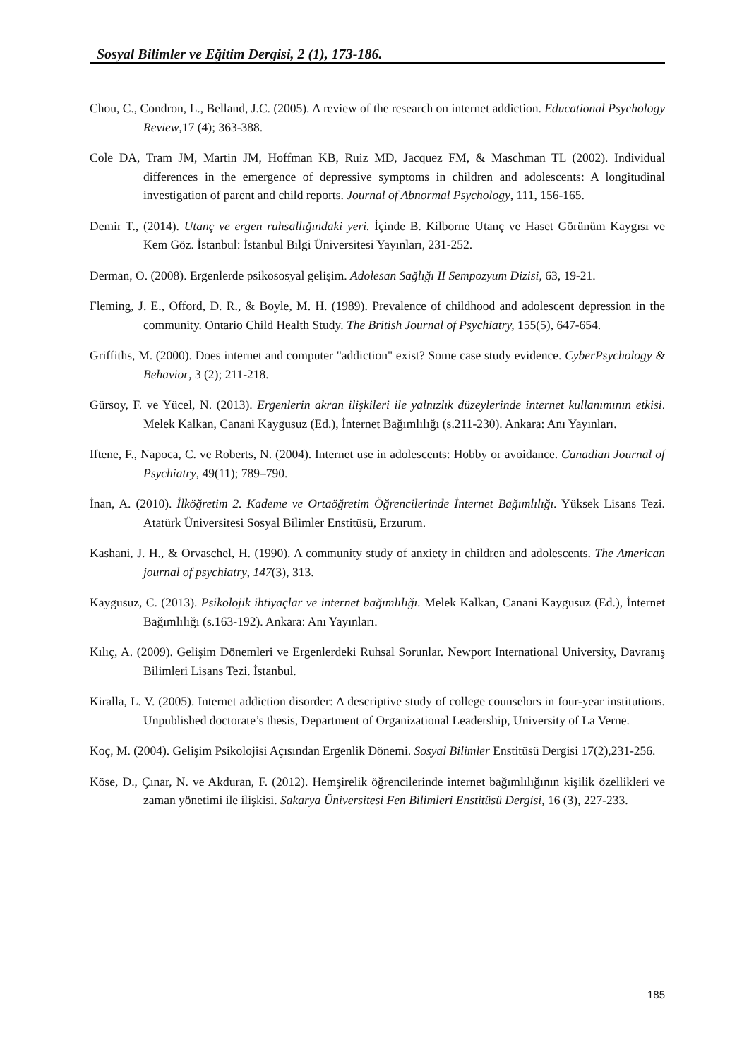Sosyal Bilimler ve Eğitim Dergisi, 2 (1), 173-186.
Chou, C., Condron, L., Belland, J.C. (2005). A review of the research on internet addiction. Educational Psychology Review,17 (4); 363-388.
Cole DA, Tram JM, Martin JM, Hoffman KB, Ruiz MD, Jacquez FM, & Maschman TL (2002). Individual differences in the emergence of depressive symptoms in children and adolescents: A longitudinal investigation of parent and child reports. Journal of Abnormal Psychology, 111, 156-165.
Demir T., (2014). Utanç ve ergen ruhsallığındaki yeri. İçinde B. Kilborne Utanç ve Haset Görünüm Kaygısı ve Kem Göz. İstanbul: İstanbul Bilgi Üniversitesi Yayınları, 231-252.
Derman, O. (2008). Ergenlerde psikososyal gelişim. Adolesan Sağlığı II Sempozyum Dizisi, 63, 19-21.
Fleming, J. E., Offord, D. R., & Boyle, M. H. (1989). Prevalence of childhood and adolescent depression in the community. Ontario Child Health Study. The British Journal of Psychiatry, 155(5), 647-654.
Griffiths, M. (2000). Does internet and computer "addiction" exist? Some case study evidence. CyberPsychology & Behavior, 3 (2); 211-218.
Gürsoy, F. ve Yücel, N. (2013). Ergenlerin akran ilişkileri ile yalnızlık düzeylerinde internet kullanımının etkisi. Melek Kalkan, Canani Kaygusuz (Ed.), İnternet Bağımlılığı (s.211-230). Ankara: Anı Yayınları.
Iftene, F., Napoca, C. ve Roberts, N. (2004). Internet use in adolescents: Hobby or avoidance. Canadian Journal of Psychiatry, 49(11); 789–790.
İnan, A. (2010). İlköğretim 2. Kademe ve Ortaöğretim Öğrencilerinde İnternet Bağımlılığı. Yüksek Lisans Tezi. Atatürk Üniversitesi Sosyal Bilimler Enstitüsü, Erzurum.
Kashani, J. H., & Orvaschel, H. (1990). A community study of anxiety in children and adolescents. The American journal of psychiatry, 147(3), 313.
Kaygusuz, C. (2013). Psikolojik ihtiyaçlar ve internet bağımlılığı. Melek Kalkan, Canani Kaygusuz (Ed.), İnternet Bağımlılığı (s.163-192). Ankara: Anı Yayınları.
Kılıç, A. (2009). Gelişim Dönemleri ve Ergenlerdeki Ruhsal Sorunlar. Newport International University, Davranış Bilimleri Lisans Tezi. İstanbul.
Kiralla, L. V. (2005). Internet addiction disorder: A descriptive study of college counselors in four-year institutions. Unpublished doctorate’s thesis, Department of Organizational Leadership, University of La Verne.
Koç, M. (2004). Gelişim Psikolojisi Açısından Ergenlik Dönemi. Sosyal Bilimler Enstitüsü Dergisi 17(2),231-256.
Köse, D., Çınar, N. ve Akduran, F. (2012). Hemşirelik öğrencilerinde internet bağımlılığının kişilik özellikleri ve zaman yönetimi ile ilişkisi. Sakarya Üniversitesi Fen Bilimleri Enstitüsü Dergisi, 16 (3), 227-233.
185